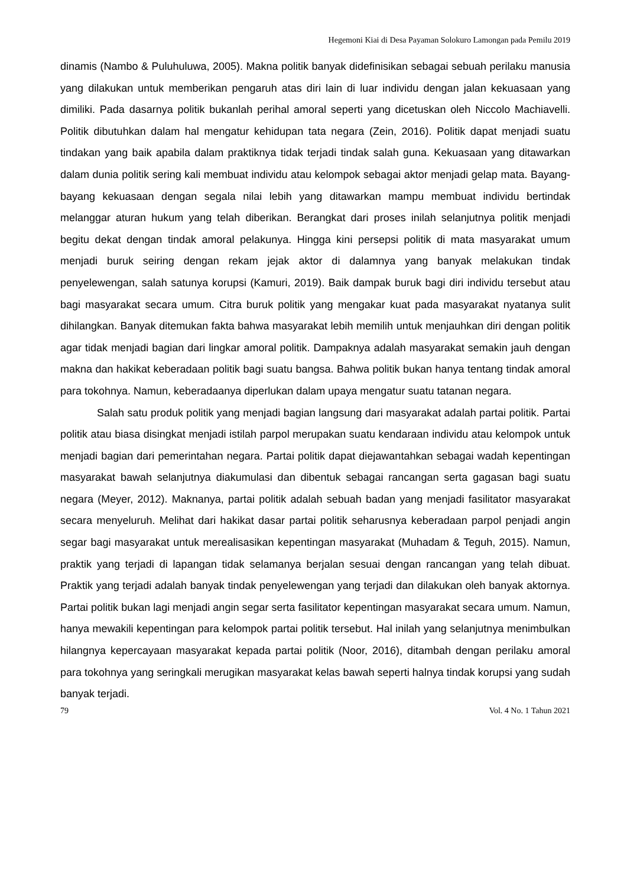Hegemoni Kiai di Desa Payaman Solokuro Lamongan pada Pemilu 2019
dinamis (Nambo & Puluhuluwa, 2005). Makna politik banyak didefinisikan sebagai sebuah perilaku manusia yang dilakukan untuk memberikan pengaruh atas diri lain di luar individu dengan jalan kekuasaan yang dimiliki. Pada dasarnya politik bukanlah perihal amoral seperti yang dicetuskan oleh Niccolo Machiavelli. Politik dibutuhkan dalam hal mengatur kehidupan tata negara (Zein, 2016). Politik dapat menjadi suatu tindakan yang baik apabila dalam praktiknya tidak terjadi tindak salah guna. Kekuasaan yang ditawarkan dalam dunia politik sering kali membuat individu atau kelompok sebagai aktor menjadi gelap mata. Bayang-bayang kekuasaan dengan segala nilai lebih yang ditawarkan mampu membuat individu bertindak melanggar aturan hukum yang telah diberikan. Berangkat dari proses inilah selanjutnya politik menjadi begitu dekat dengan tindak amoral pelakunya. Hingga kini persepsi politik di mata masyarakat umum menjadi buruk seiring dengan rekam jejak aktor di dalamnya yang banyak melakukan tindak penyelewengan, salah satunya korupsi (Kamuri, 2019). Baik dampak buruk bagi diri individu tersebut atau bagi masyarakat secara umum. Citra buruk politik yang mengakar kuat pada masyarakat nyatanya sulit dihilangkan. Banyak ditemukan fakta bahwa masyarakat lebih memilih untuk menjauhkan diri dengan politik agar tidak menjadi bagian dari lingkar amoral politik. Dampaknya adalah masyarakat semakin jauh dengan makna dan hakikat keberadaan politik bagi suatu bangsa. Bahwa politik bukan hanya tentang tindak amoral para tokohnya. Namun, keberadaanya diperlukan dalam upaya mengatur suatu tatanan negara.
Salah satu produk politik yang menjadi bagian langsung dari masyarakat adalah partai politik. Partai politik atau biasa disingkat menjadi istilah parpol merupakan suatu kendaraan individu atau kelompok untuk menjadi bagian dari pemerintahan negara. Partai politik dapat diejawantahkan sebagai wadah kepentingan masyarakat bawah selanjutnya diakumulasi dan dibentuk sebagai rancangan serta gagasan bagi suatu negara (Meyer, 2012). Maknanya, partai politik adalah sebuah badan yang menjadi fasilitator masyarakat secara menyeluruh. Melihat dari hakikat dasar partai politik seharusnya keberadaan parpol penjadi angin segar bagi masyarakat untuk merealisasikan kepentingan masyarakat (Muhadam & Teguh, 2015). Namun, praktik yang terjadi di lapangan tidak selamanya berjalan sesuai dengan rancangan yang telah dibuat. Praktik yang terjadi adalah banyak tindak penyelewengan yang terjadi dan dilakukan oleh banyak aktornya. Partai politik bukan lagi menjadi angin segar serta fasilitator kepentingan masyarakat secara umum. Namun, hanya mewakili kepentingan para kelompok partai politik tersebut. Hal inilah yang selanjutnya menimbulkan hilangnya kepercayaan masyarakat kepada partai politik (Noor, 2016), ditambah dengan perilaku amoral para tokohnya yang seringkali merugikan masyarakat kelas bawah seperti halnya tindak korupsi yang sudah banyak terjadi.
79 Vol. 4 No. 1 Tahun 2021